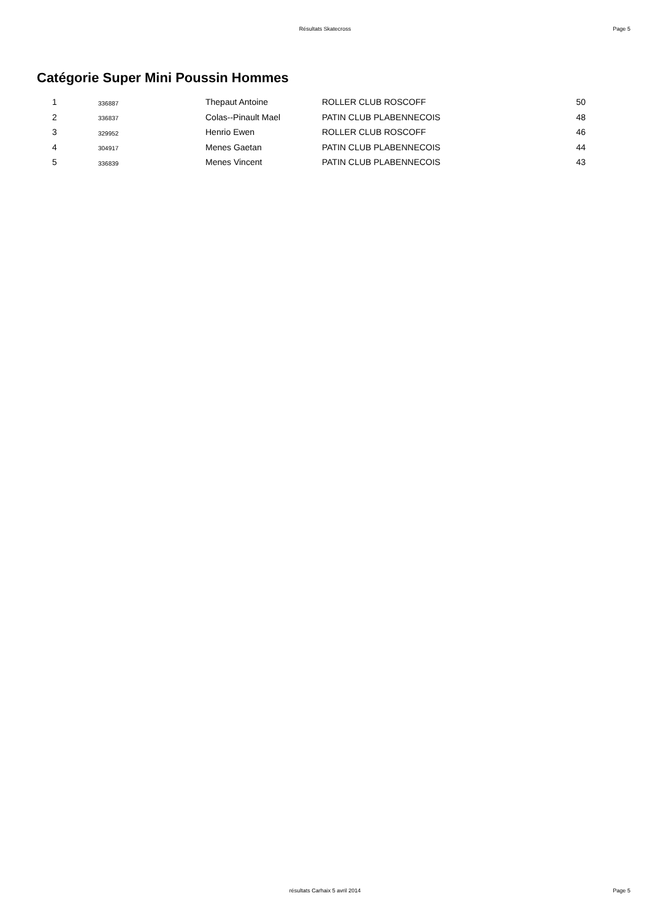Résultats Skatecross Page 5
Catégorie Super Mini Poussin Hommes
| 1 | 336887 | Thepaut Antoine | ROLLER CLUB ROSCOFF | 50 |
| 2 | 336837 | Colas--Pinault Mael | PATIN CLUB PLABENNECOIS | 48 |
| 3 | 329952 | Henrio Ewen | ROLLER CLUB ROSCOFF | 46 |
| 4 | 304917 | Menes Gaetan | PATIN CLUB PLABENNECOIS | 44 |
| 5 | 336839 | Menes Vincent | PATIN CLUB PLABENNECOIS | 43 |
résultats Carhaix 5 avril 2014 Page 5